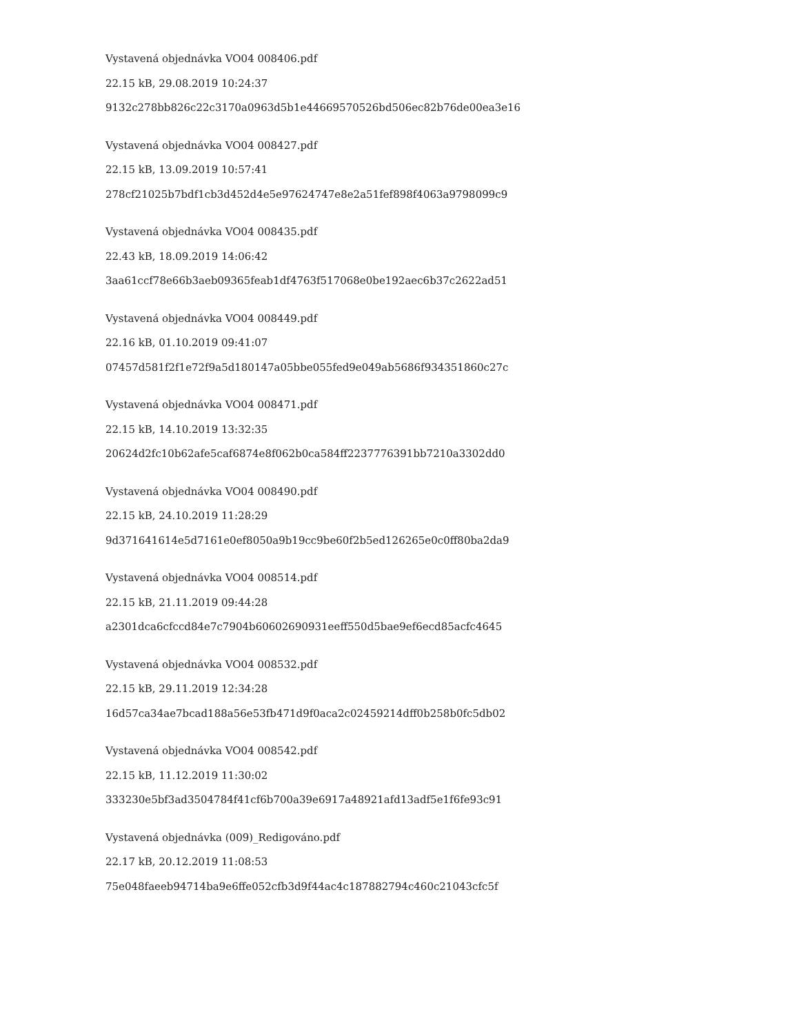Vystavená objednávka VO04 008406.pdf
22.15 kB, 29.08.2019 10:24:37
9132c278bb826c22c3170a0963d5b1e44669570526bd506ec82b76de00ea3e16
Vystavená objednávka VO04 008427.pdf
22.15 kB, 13.09.2019 10:57:41
278cf21025b7bdf1cb3d452d4e5e97624747e8e2a51fef898f4063a9798099c9
Vystavená objednávka VO04 008435.pdf
22.43 kB, 18.09.2019 14:06:42
3aa61ccf78e66b3aeb09365feab1df4763f517068e0be192aec6b37c2622ad51
Vystavená objednávka VO04 008449.pdf
22.16 kB, 01.10.2019 09:41:07
07457d581f2f1e72f9a5d180147a05bbe055fed9e049ab5686f934351860c27c
Vystavená objednávka VO04 008471.pdf
22.15 kB, 14.10.2019 13:32:35
20624d2fc10b62afe5caf6874e8f062b0ca584ff2237776391bb7210a3302dd0
Vystavená objednávka VO04 008490.pdf
22.15 kB, 24.10.2019 11:28:29
9d371641614e5d7161e0ef8050a9b19cc9be60f2b5ed126265e0c0ff80ba2da9
Vystavená objednávka VO04 008514.pdf
22.15 kB, 21.11.2019 09:44:28
a2301dca6cfccd84e7c7904b60602690931eeff550d5bae9ef6ecd85acfc4645
Vystavená objednávka VO04 008532.pdf
22.15 kB, 29.11.2019 12:34:28
16d57ca34ae7bcad188a56e53fb471d9f0aca2c02459214dff0b258b0fc5db02
Vystavená objednávka VO04 008542.pdf
22.15 kB, 11.12.2019 11:30:02
333230e5bf3ad3504784f41cf6b700a39e6917a48921afd13adf5e1f6fe93c91
Vystavená objednávka (009)_Redigováno.pdf
22.17 kB, 20.12.2019 11:08:53
75e048faeeb94714ba9e6ffe052cfb3d9f44ac4c187882794c460c21043cfc5f